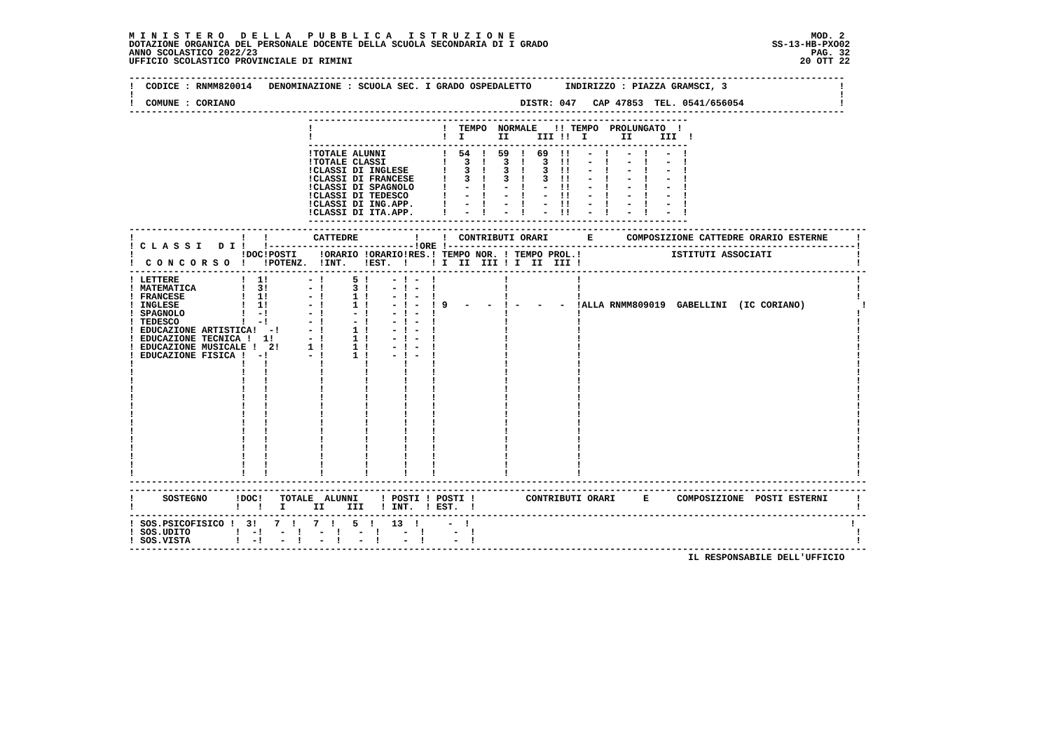M I N I S T E R O   D E L L A   P U B B L I C A   I S T R U Z I O N E                                                     MOD. 2
DOTAZIONE ORGANICA DEL PERSONALE DOCENTE DELLA SCUOLA SECONDARIA DI I GRADO                                        SS-13-HB-PXO02
ANNO SCOLASTICO 2022/23                                                                                                   PAG. 32
UFFICIO SCOLASTICO PROVINCIALE DI RIMINI                                                                                20 OTT 22

--------------------------------------------------------------------------------------------------------------------------------
!  CODICE : RNMM820014   DENOMINAZIONE : SCUOLA SEC. I GRADO OSPEDALETTO      INDIRIZZO : PIAZZA GRAMSCI, 3                    !
!                                                                                                                              !
!  COMUNE : CORIANO                                                   DISTR: 047   CAP 47853  TEL. 0541/656054                 !
--------------------------------------------------------------------------------------------------------------------------------
                                --------------------------------------------------------------------
                                !                       !  TEMPO  NORMALE   !! TEMPO  PROLUNGATO  !
                                !                       !  I      II     III !!  I      II     III  !
                                --------------------------------------------------------------------
                                !TOTALE ALUNNI          !  54  !  59  !  69  !!   -  !   -  !   -  !
                                !TOTALE CLASSI          !   3  !   3  !   3  !!   -  !   -  !   -  !
                                !CLASSI DI INGLESE      !   3  !   3  !   3  !!   -  !   -  !   -  !
                                !CLASSI DI FRANCESE     !   3  !   3  !   3  !!   -  !   -  !   -  !
                                !CLASSI DI SPAGNOLO     !   -  !   -  !   -  !!   -  !   -  !   -  !
                                !CLASSI DI TEDESCO      !   -  !   -  !   -  !!   -  !   -  !   -  !
                                !CLASSI DI ING.APP.     !   -  !   -  !   -  !!   -  !   -  !   -  !
                                !CLASSI DI ITA.APP.     !   -  !   -  !   -  !!   -  !   -  !   -  !
                                --------------------------------------------------------------------
------------------------------------------------------------------------------------------------------------------------------------
!                   !   !        CATTEDRE          !    !  CONTRIBUTI ORARI       E      COMPOSIZIONE CATTEDRE ORARIO ESTERNE     !
! C L A S S I   D I !   !--------------------------!ORE !-------------------------------------------------------------------------!
!                   !DOC!POSTI    !ORARIO !ORARIO!RES.! TEMPO NOR. ! TEMPO PROL.!                ISTITUTI ASSOCIATI               !
!  C O N C O R S O  !   !POTENZ.  !INT.   !EST.  !    ! I  II  III ! I  II  III !                                                 !
------------------------------------------------------------------------------------------------------------------------------------
! LETTERE           !  1!       - !     5 !    - ! -  !            !            !                                                 !
! MATEMATICA        !  3!       - !     3 !    - ! -  !            !            !                                                 !
! FRANCESE          !  1!       - !     1 !    - ! -  !            !            !                                                 !
! INGLESE           !  1!       - !     1 !    - ! -  ! 9   -   -  ! -   -   -  !ALLA RNMM809019  GABELLINI  (IC CORIANO)          !
! SPAGNOLO          !  -!       - !     - !    - ! -  !            !            !                                                 !
! TEDESCO           !  -!       - !     - !    - ! -  !            !            !                                                 !
! EDUCAZIONE ARTISTICA!  -!     - !     1 !    - ! -  !            !            !                                                 !
! EDUCAZIONE TECNICA !  1!      - !     1 !    - ! -  !            !            !                                                 !
! EDUCAZIONE MUSICALE !  2!     1 !     1 !    - ! -  !            !            !                                                 !
! EDUCAZIONE FISICA !  -!       - !     1 !    - ! -  !            !            !                                                 !
!                   !   !         !       !      !    !            !            !                                                 !
!                   !   !         !       !      !    !            !            !                                                 !
!                   !   !         !       !      !    !            !            !                                                 !
!                   !   !         !       !      !    !            !            !                                                 !
!                   !   !         !       !      !    !            !            !                                                 !
!                   !   !         !       !      !    !            !            !                                                 !
!                   !   !         !       !      !    !            !            !                                                 !
!                   !   !         !       !      !    !            !            !                                                 !
!                   !   !         !       !      !    !            !            !                                                 !
!                   !   !         !       !      !    !            !            !                                                 !
!                   !   !         !       !      !    !            !            !                                                 !
!                   !   !         !       !      !    !            !            !                                                 !
!                   !   !         !       !      !    !            !            !                                                 !
!                   !   !         !       !      !    !            !            !                                                 !
------------------------------------------------------------------------------------------------------------------------------------
------------------------------------------------------------------------------------------------------------------------------------
!     SOSTEGNO     !DOC!   TOTALE  ALUNNI    ! POSTI ! POSTI !         CONTRIBUTI ORARI     E     COMPOSIZIONE  POSTI ESTERNI     !
!                  !   !   I     II    III   ! INT.  ! EST.  !                                                                    !
------------------------------------------------------------------------------------------------------------------------------------
! SOS.PSICOFISICO !  3!   7  !   7  !   5  !   13  !     -  !                                                                    !
! SOS.UDITO        !  -!   -  !   -  !   -  !    -  !     -  !                                                                    !
! SOS.VISTA        !  -!   -  !   -  !   -  !    -  !     -  !                                                                    !
------------------------------------------------------------------------------------------------------------------------------------
                                                                                                    IL RESPONSABILE DELL'UFFICIO